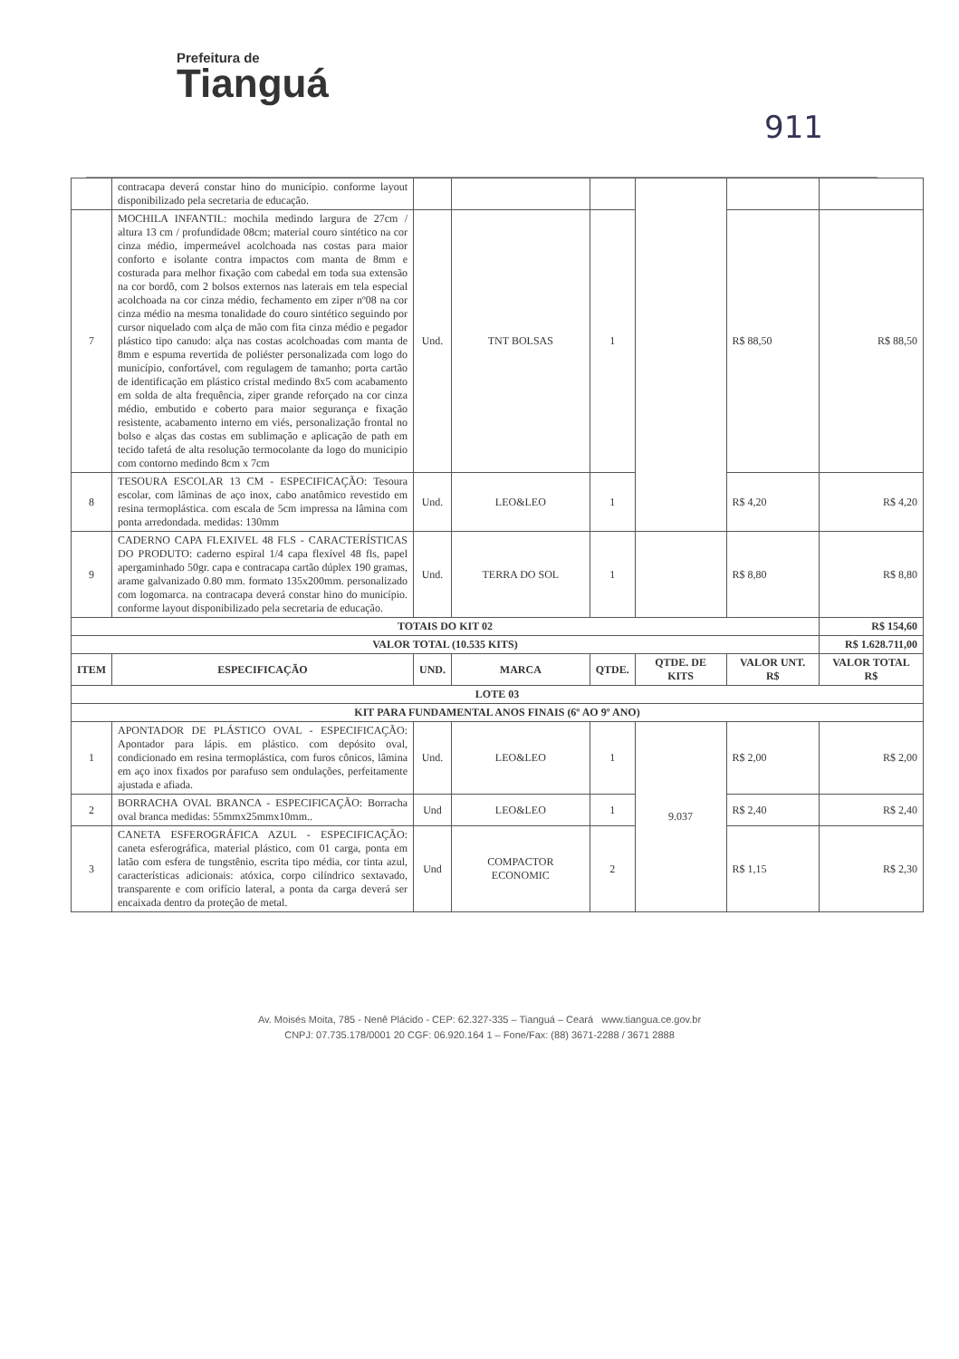Prefeitura de
Tianguá
911
| | contracapa deverá constar hino do município. conforme layout disponibilizado pela secretaria de educação. | | | | | | |
| 7 | MOCHILA INFANTIL: mochila medindo largura de 27cm / altura 13 cm / profundidade 08cm; material couro sintético na cor cinza médio, impermeável acolchoada nas costas para maior conforto e isolante contra impactos com manta de 8mm e costurada para melhor fixação com cabedal em toda sua extensão na cor bordô, com 2 bolsos externos nas laterais em tela especial acolchoada na cor cinza médio, fechamento em ziper nº08 na cor cinza médio na mesma tonalidade do couro sintético seguindo por cursor niquelado com alça de mão com fita cinza médio e pegador plástico tipo canudo: alça nas costas acolchoadas com manta de 8mm e espuma revertida de poliéster personalizada com logo do município, confortável, com regulagem de tamanho; porta cartão de identificação em plástico cristal medindo 8x5 com acabamento em solda de alta frequência, ziper grande reforçado na cor cinza médio, embutido e coberto para maior segurança e fixação resistente, acabamento interno em viés, personalização frontal no bolso e alças das costas em sublimação e aplicação de path em tecido tafetá de alta resolução termocolante da logo do municipio com contorno medindo 8cm x 7cm | Und. | TNT BOLSAS | 1 | | R$ 88,50 | R$ 88,50 |
| 8 | TESOURA ESCOLAR 13 CM - ESPECIFICAÇÃO: Tesoura escolar, com lâminas de aço inox, cabo anatômico revestido em resina termoplástica. com escala de 5cm impressa na lâmina com ponta arredondada. medidas: 130mm | Und. | LEO&LEO | 1 | | R$ 4,20 | R$ 4,20 |
| 9 | CADERNO CAPA FLEXIVEL 48 FLS - CARACTERÍSTICAS DO PRODUTO: caderno espiral 1/4 capa flexível 48 fls, papel apergaminhado 50gr. capa e contracapa cartão dúplex 190 gramas, arame galvanizado 0.80 mm. formato 135x200mm. personalizado com logomarca. na contracapa deverá constar hino do município. conforme layout disponibilizado pela secretaria de educação. | Und. | TERRA DO SOL | 1 | | R$ 8,80 | R$ 8,80 |
| TOTAIS DO KIT 02 | | | | | | | R$ 154,60 |
| VALOR TOTAL (10.535 KITS) | | | | | | | R$ 1.628.711,00 |
| ITEM | ESPECIFICAÇÃO | UND. | MARCA | QTDE. | QTDE. DE KITS | VALOR UNT. R$ | VALOR TOTAL R$ |
| LOTE 03 | | | | | | | |
| KIT PARA FUNDAMENTAL ANOS FINAIS (6º AO 9º ANO) | | | | | | | |
| 1 | APONTADOR DE PLÁSTICO OVAL - ESPECIFICAÇÃO: Apontador para lápis. em plástico. com depósito oval, condicionado em resina termoplástica, com furos cônicos, lâmina em aço inox fixados por parafuso sem ondulações, perfeitamente ajustada e afiada. | Und. | LEO&LEO | 1 | 9.037 | R$ 2,00 | R$ 2,00 |
| 2 | BORRACHA OVAL BRANCA - ESPECIFICAÇÃO: Borracha oval branca medidas: 55mmx25mmx10mm.. | Und | LEO&LEO | 1 | | R$ 2,40 | R$ 2,40 |
| 3 | CANETA ESFEROGRÁFICA AZUL - ESPECIFICAÇÃO: caneta esferográfica, material plástico, com 01 carga, ponta em latão com esfera de tungstênio, escrita tipo média, cor tinta azul, características adicionais: atóxica, corpo cilíndrico sextavado, transparente e com orifício lateral, a ponta da carga deverá ser encaixada dentro da proteção de metal. | Und | COMPACTOR ECONOMIC | 2 | | R$ 1,15 | R$ 2,30 |
Av. Moisés Moita, 785 - Nenê Plácido - CEP: 62.327-335 – Tianguá – Ceará www.tiangua.ce.gov.br
CNPJ: 07.735.178/0001 20 CGF: 06.920.164 1 – Fone/Fax: (88) 3671-2288 / 3671 2888